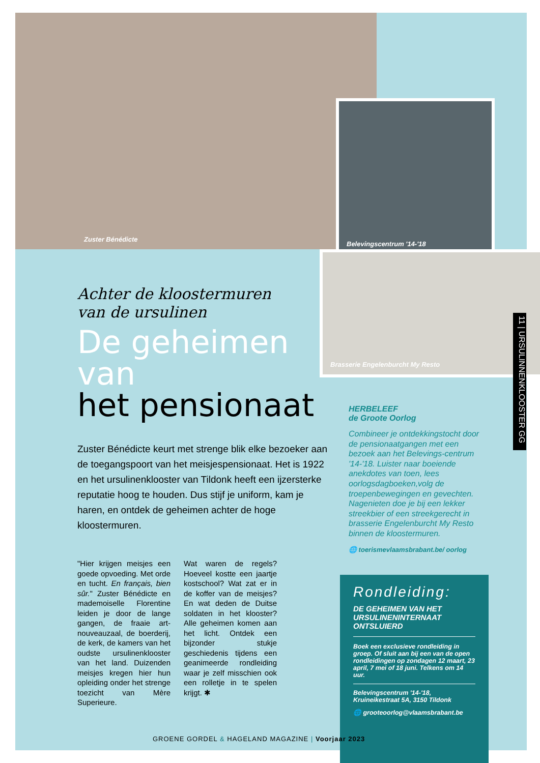Zuster Bénédicte
Belevingscentrum '14-'18
Brasserie Engelenburcht My Resto
11 | URSULINNENKLOOSTER GG
Achter de kloostermuren
van de ursulinen
De geheimen van
het pensionaat
Zuster Bénédicte keurt met strenge blik elke bezoeker aan de toegangspoort van het meisjespensionaat. Het is 1922 en het ursulinenklooster van Tildonk heeft een ijzersterke reputatie hoog te houden. Dus stijf je uniform, kam je haren, en ontdek de geheimen achter de hoge kloostermuren.
"Hier krijgen meisjes een goede opvoeding. Met orde en tucht. En français, bien sûr." Zuster Bénédicte en mademoiselle Florentine leiden je door de lange gangen, de fraaie art-nouveauzaal, de boerderij, de kerk, de kamers van het oudste ursulinenklooster van het land. Duizenden meisjes kregen hier hun opleiding onder het strenge toezicht van Mère Superieure.
Wat waren de regels? Hoeveel kostte een jaartje kostschool? Wat zat er in de koffer van de meisjes? En wat deden de Duitse soldaten in het klooster? Alle geheimen komen aan het licht. Ontdek een bijzonder stukje geschiedenis tijdens een geanimeerde rondleiding waar je zelf misschien ook een rolletje in te spelen krijgt. ✱
HERBELEEF
de Groote Oorlog
Combineer je ontdekkingstocht door de pensionaatgangen met een bezoek aan het Belevings-centrum '14-'18. Luister naar boeiende anekdotes van toen, lees oorlogsdagboeken,volg de troepenbewegingen en gevechten. Nagenieten doe je bij een lekker streekbier of een streekgerecht in brasserie Engelenburcht My Resto binnen de kloostermuren.
🌐 toerismevlaamsbrabant.be/ oorlog
Rondleiding:
DE GEHEIMEN VAN HET URSULINENINTERNAAT ONTSLUIERD
Boek een exclusieve rondleiding in groep. Of sluit aan bij een van de open rondleidingen op zondagen 12 maart, 23 april, 7 mei of 18 juni. Telkens om 14 uur.
Belevingscentrum '14-'18, Kruineikestraat 5A, 3150 Tildonk
🌐 grooteoorlog@vlaamsbrabant.be
GROENE GORDEL & HAGELAND MAGAZINE | Voorjaar 2023